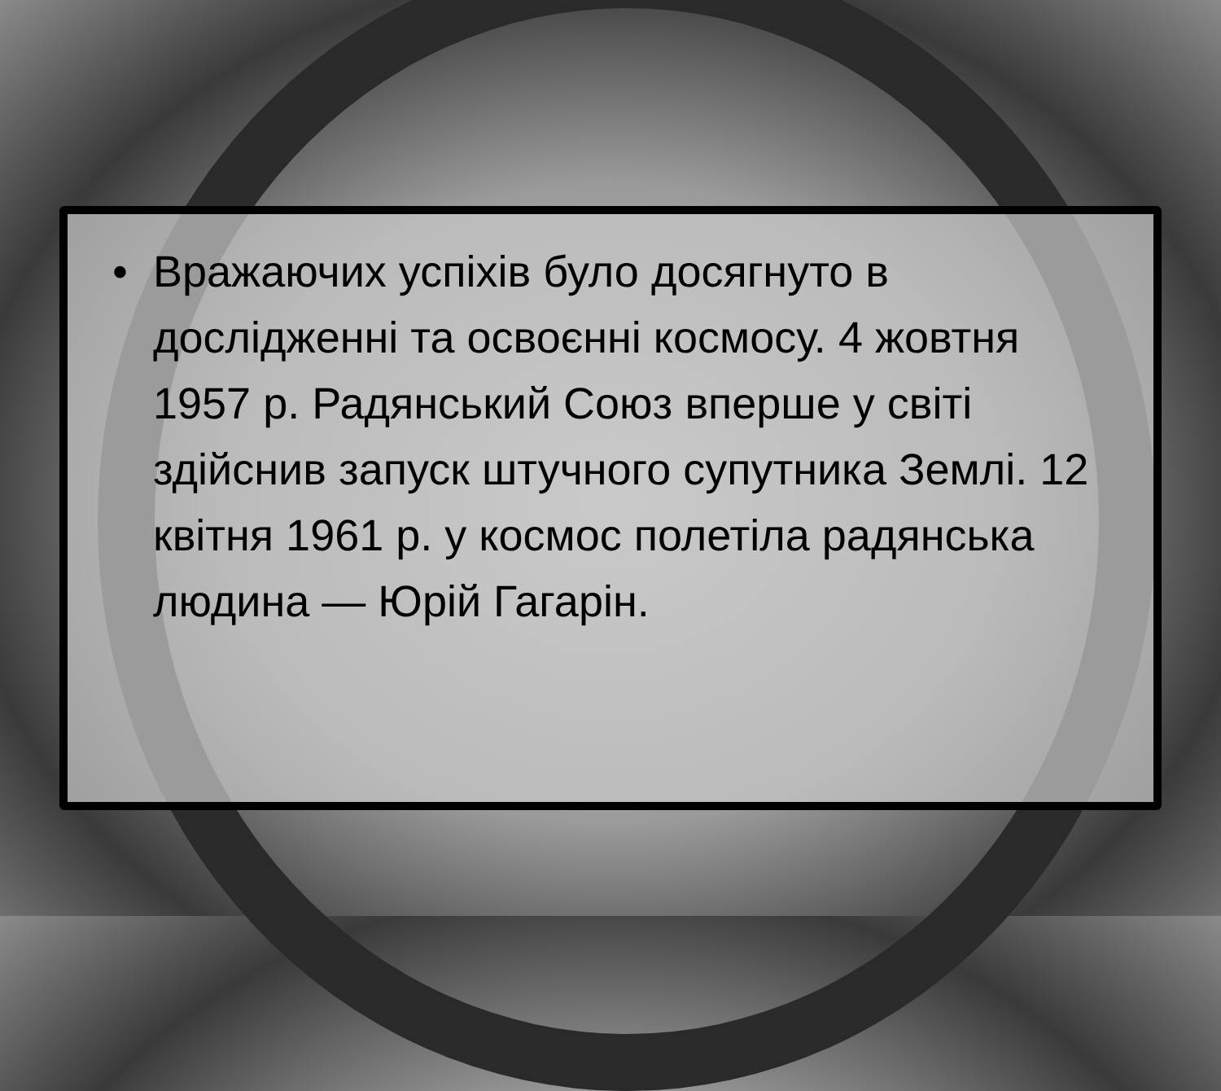• Вражаючих успіхів було досягнуто в дослідженні та освоєнні космосу. 4 жовтня 1957 р. Радянський Союз вперше у світі здійснив запуск штучного супутника Землі. 12 квітня 1961 р. у космос полетіла радянська людина — Юрій Гагарін.